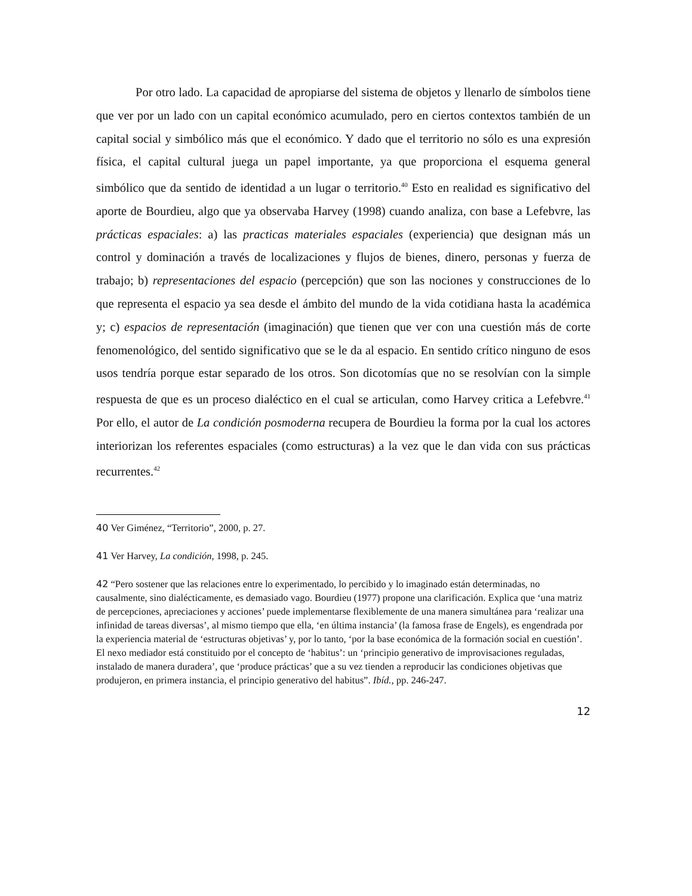Por otro lado. La capacidad de apropiarse del sistema de objetos y llenarlo de símbolos tiene que ver por un lado con un capital económico acumulado, pero en ciertos contextos también de un capital social y simbólico más que el económico. Y dado que el territorio no sólo es una expresión física, el capital cultural juega un papel importante, ya que proporciona el esquema general simbólico que da sentido de identidad a un lugar o territorio.<sup>40</sup> Esto en realidad es significativo del aporte de Bourdieu, algo que ya observaba Harvey (1998) cuando analiza, con base a Lefebvre, las prácticas espaciales: a) las practicas materiales espaciales (experiencia) que designan más un control y dominación a través de localizaciones y flujos de bienes, dinero, personas y fuerza de trabajo; b) representaciones del espacio (percepción) que son las nociones y construcciones de lo que representa el espacio ya sea desde el ámbito del mundo de la vida cotidiana hasta la académica y; c) espacios de representación (imaginación) que tienen que ver con una cuestión más de corte fenomenológico, del sentido significativo que se le da al espacio. En sentido crítico ninguno de esos usos tendría porque estar separado de los otros. Son dicotomías que no se resolvían con la simple respuesta de que es un proceso dialéctico en el cual se articulan, como Harvey critica a Lefebvre.<sup>41</sup> Por ello, el autor de La condición posmoderna recupera de Bourdieu la forma por la cual los actores interiorizan los referentes espaciales (como estructuras) a la vez que le dan vida con sus prácticas recurrentes.<sup>42</sup>
40 Ver Giménez, “Territorio”, 2000, p. 27.
41 Ver Harvey, La condición, 1998, p. 245.
42 “Pero sostener que las relaciones entre lo experimentado, lo percibido y lo imaginado están determinadas, no causalmente, sino dialécticamente, es demasiado vago. Bourdieu (1977) propone una clarificación. Explica que ‘una matriz de percepciones, apreciaciones y acciones’ puede implementarse flexiblemente de una manera simultánea para ‘realizar una infinidad de tareas diversas’, al mismo tiempo que ella, ‘en última instancia’ (la famosa frase de Engels), es engendrada por la experiencia material de ‘estructuras objetivas’ y, por lo tanto, ‘por la base económica de la formación social en cuestión’. El nexo mediador está constituido por el concepto de ‘habitus’: un ‘principio generativo de improvisaciones reguladas, instalado de manera duradera’, que ‘produce prácticas’ que a su vez tienden a reproducir las condiciones objetivas que produjeron, en primera instancia, el principio generativo del habitus”. Ibíd., pp. 246-247.
12